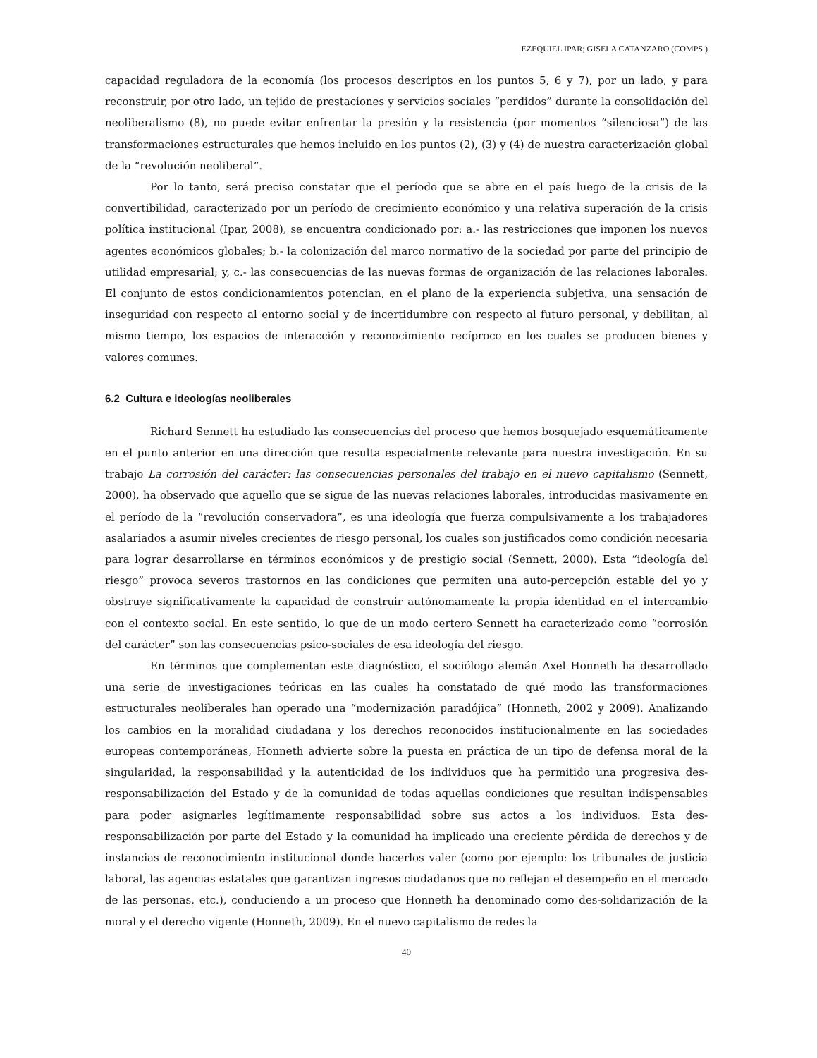EZEQUIEL IPAR; GISELA CATANZARO (COMPS.)
capacidad reguladora de la economía (los procesos descriptos en los puntos 5, 6 y 7), por un lado, y para reconstruir, por otro lado, un tejido de prestaciones y servicios sociales “perdidos” durante la consolidación del neoliberalismo (8), no puede evitar enfrentar la presión y la resistencia (por momentos “silenciosa”) de las transformaciones estructurales que hemos incluido en los puntos (2), (3) y (4) de nuestra caracterización global de la “revolución neoliberal”.
Por lo tanto, será preciso constatar que el período que se abre en el país luego de la crisis de la convertibilidad, caracterizado por un período de crecimiento económico y una relativa superación de la crisis política institucional (Ipar, 2008), se encuentra condicionado por: a.- las restricciones que imponen los nuevos agentes económicos globales; b.- la colonización del marco normativo de la sociedad por parte del principio de utilidad empresarial; y, c.- las consecuencias de las nuevas formas de organización de las relaciones laborales. El conjunto de estos condicionamientos potencian, en el plano de la experiencia subjetiva, una sensación de inseguridad con respecto al entorno social y de incertidumbre con respecto al futuro personal, y debilitan, al mismo tiempo, los espacios de interacción y reconocimiento recíproco en los cuales se producen bienes y valores comunes.
6.2 Cultura e ideologías neoliberales
Richard Sennett ha estudiado las consecuencias del proceso que hemos bosquejado esquemáticamente en el punto anterior en una dirección que resulta especialmente relevante para nuestra investigación. En su trabajo La corrosión del carácter: las consecuencias personales del trabajo en el nuevo capitalismo (Sennett, 2000), ha observado que aquello que se sigue de las nuevas relaciones laborales, introducidas masivamente en el período de la “revolución conservadora”, es una ideología que fuerza compulsivamente a los trabajadores asalariados a asumir niveles crecientes de riesgo personal, los cuales son justificados como condición necesaria para lograr desarrollarse en términos económicos y de prestigio social (Sennett, 2000). Esta “ideología del riesgo” provoca severos trastornos en las condiciones que permiten una auto-percepción estable del yo y obstruye significativamente la capacidad de construir autónomamente la propia identidad en el intercambio con el contexto social. En este sentido, lo que de un modo certero Sennett ha caracterizado como “corrosión del carácter” son las consecuencias psico-sociales de esa ideología del riesgo.
En términos que complementan este diagnóstico, el sociólogo alemán Axel Honneth ha desarrollado una serie de investigaciones teóricas en las cuales ha constatado de qué modo las transformaciones estructurales neoliberales han operado una “modernización paradójica” (Honneth, 2002 y 2009). Analizando los cambios en la moralidad ciudadana y los derechos reconocidos institucionalmente en las sociedades europeas contemporáneas, Honneth advierte sobre la puesta en práctica de un tipo de defensa moral de la singularidad, la responsabilidad y la autenticidad de los individuos que ha permitido una progresiva des-responsabilización del Estado y de la comunidad de todas aquellas condiciones que resultan indispensables para poder asignarles legítimamente responsabilidad sobre sus actos a los individuos. Esta des-responsabilización por parte del Estado y la comunidad ha implicado una creciente pérdida de derechos y de instancias de reconocimiento institucional donde hacerlos valer (como por ejemplo: los tribunales de justicia laboral, las agencias estatales que garantizan ingresos ciudadanos que no reflejan el desempeño en el mercado de las personas, etc.), conduciendo a un proceso que Honneth ha denominado como des-solidarización de la moral y el derecho vigente (Honneth, 2009). En el nuevo capitalismo de redes la
40